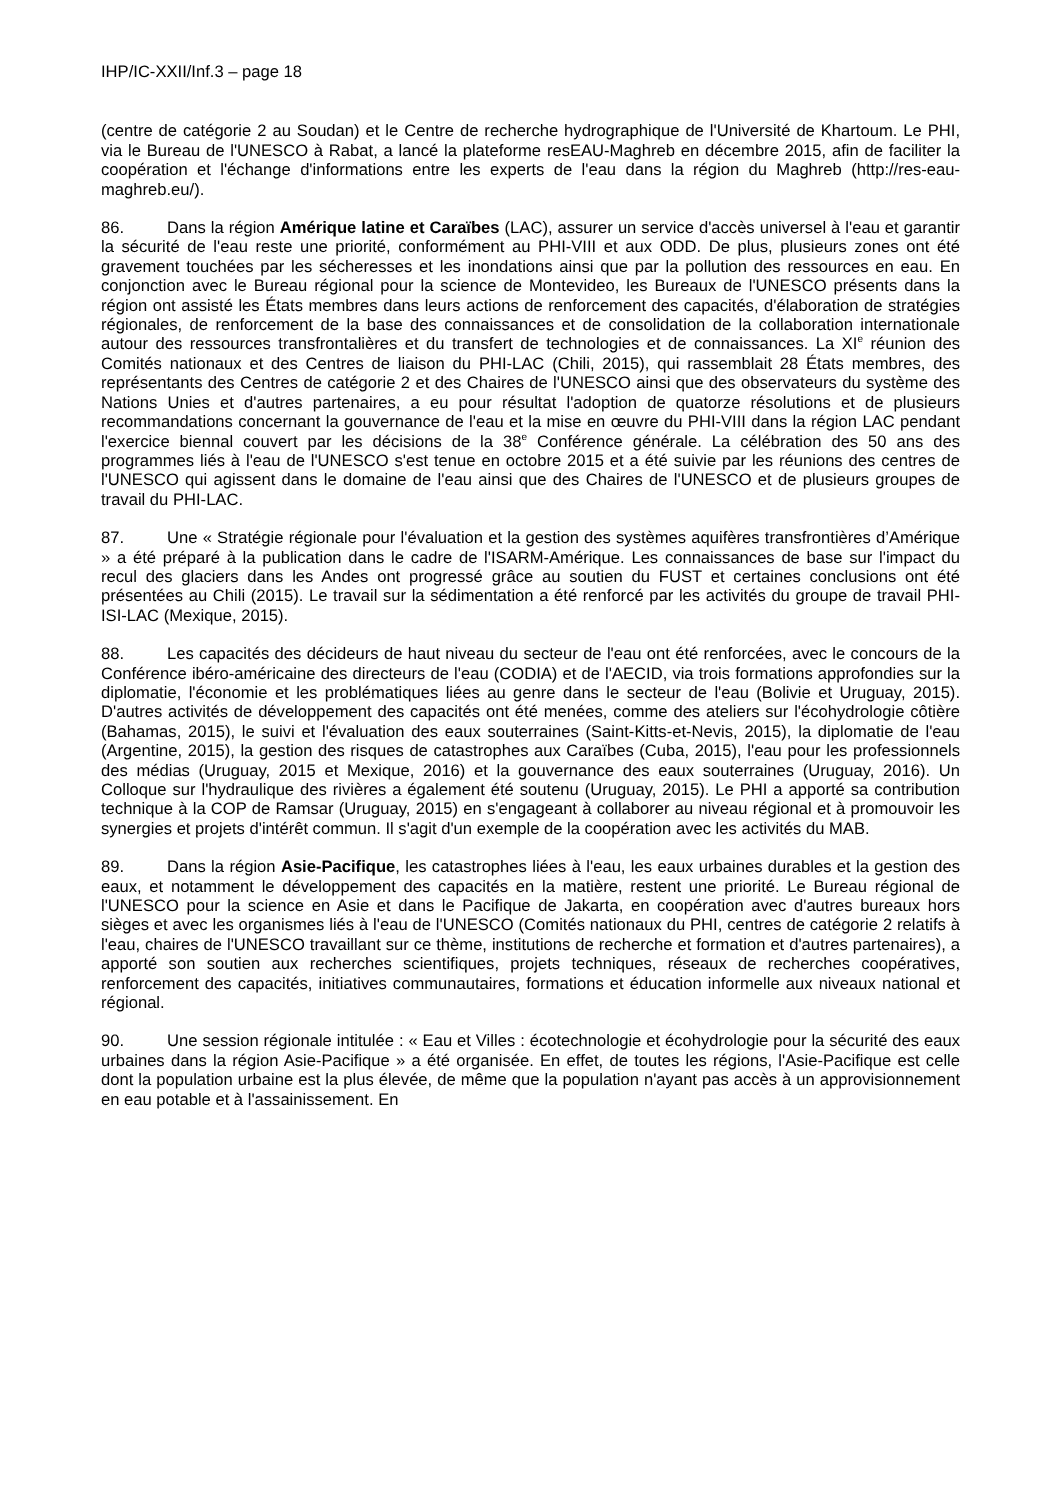IHP/IC-XXII/Inf.3 – page 18
(centre de catégorie 2 au Soudan) et le Centre de recherche hydrographique de l'Université de Khartoum. Le PHI, via le Bureau de l'UNESCO à Rabat, a lancé la plateforme resEAU-Maghreb en décembre 2015, afin de faciliter la coopération et l'échange d'informations entre les experts de l'eau dans la région du Maghreb (http://res-eau-maghreb.eu/).
86. Dans la région Amérique latine et Caraïbes (LAC), assurer un service d'accès universel à l'eau et garantir la sécurité de l'eau reste une priorité, conformément au PHI-VIII et aux ODD. De plus, plusieurs zones ont été gravement touchées par les sécheresses et les inondations ainsi que par la pollution des ressources en eau. En conjonction avec le Bureau régional pour la science de Montevideo, les Bureaux de l'UNESCO présents dans la région ont assisté les États membres dans leurs actions de renforcement des capacités, d'élaboration de stratégies régionales, de renforcement de la base des connaissances et de consolidation de la collaboration internationale autour des ressources transfrontalières et du transfert de technologies et de connaissances. La XI<sup>e</sup> réunion des Comités nationaux et des Centres de liaison du PHI-LAC (Chili, 2015), qui rassemblait 28 États membres, des représentants des Centres de catégorie 2 et des Chaires de l'UNESCO ainsi que des observateurs du système des Nations Unies et d'autres partenaires, a eu pour résultat l'adoption de quatorze résolutions et de plusieurs recommandations concernant la gouvernance de l'eau et la mise en œuvre du PHI-VIII dans la région LAC pendant l'exercice biennal couvert par les décisions de la 38<sup>e</sup> Conférence générale. La célébration des 50 ans des programmes liés à l'eau de l'UNESCO s'est tenue en octobre 2015 et a été suivie par les réunions des centres de l'UNESCO qui agissent dans le domaine de l'eau ainsi que des Chaires de l'UNESCO et de plusieurs groupes de travail du PHI-LAC.
87. Une « Stratégie régionale pour l'évaluation et la gestion des systèmes aquifères transfrontières d’Amérique » a été préparé à la publication dans le cadre de l'ISARM-Amérique. Les connaissances de base sur l'impact du recul des glaciers dans les Andes ont progressé grâce au soutien du FUST et certaines conclusions ont été présentées au Chili (2015). Le travail sur la sédimentation a été renforcé par les activités du groupe de travail PHI-ISI-LAC (Mexique, 2015).
88. Les capacités des décideurs de haut niveau du secteur de l'eau ont été renforcées, avec le concours de la Conférence ibéro-américaine des directeurs de l'eau (CODIA) et de l'AECID, via trois formations approfondies sur la diplomatie, l'économie et les problématiques liées au genre dans le secteur de l'eau (Bolivie et Uruguay, 2015). D'autres activités de développement des capacités ont été menées, comme des ateliers sur l'écohydrologie côtière (Bahamas, 2015), le suivi et l'évaluation des eaux souterraines (Saint-Kitts-et-Nevis, 2015), la diplomatie de l'eau (Argentine, 2015), la gestion des risques de catastrophes aux Caraïbes (Cuba, 2015), l'eau pour les professionnels des médias (Uruguay, 2015 et Mexique, 2016) et la gouvernance des eaux souterraines (Uruguay, 2016). Un Colloque sur l'hydraulique des rivières a également été soutenu (Uruguay, 2015). Le PHI a apporté sa contribution technique à la COP de Ramsar (Uruguay, 2015) en s'engageant à collaborer au niveau régional et à promouvoir les synergies et projets d'intérêt commun. Il s'agit d'un exemple de la coopération avec les activités du MAB.
89. Dans la région Asie-Pacifique, les catastrophes liées à l'eau, les eaux urbaines durables et la gestion des eaux, et notamment le développement des capacités en la matière, restent une priorité. Le Bureau régional de l'UNESCO pour la science en Asie et dans le Pacifique de Jakarta, en coopération avec d'autres bureaux hors sièges et avec les organismes liés à l'eau de l'UNESCO (Comités nationaux du PHI, centres de catégorie 2 relatifs à l'eau, chaires de l'UNESCO travaillant sur ce thème, institutions de recherche et formation et d'autres partenaires), a apporté son soutien aux recherches scientifiques, projets techniques, réseaux de recherches coopératives, renforcement des capacités, initiatives communautaires, formations et éducation informelle aux niveaux national et régional.
90. Une session régionale intitulée : « Eau et Villes : écotechnologie et écohydrologie pour la sécurité des eaux urbaines dans la région Asie-Pacifique » a été organisée. En effet, de toutes les régions, l'Asie-Pacifique est celle dont la population urbaine est la plus élevée, de même que la population n'ayant pas accès à un approvisionnement en eau potable et à l'assainissement. En